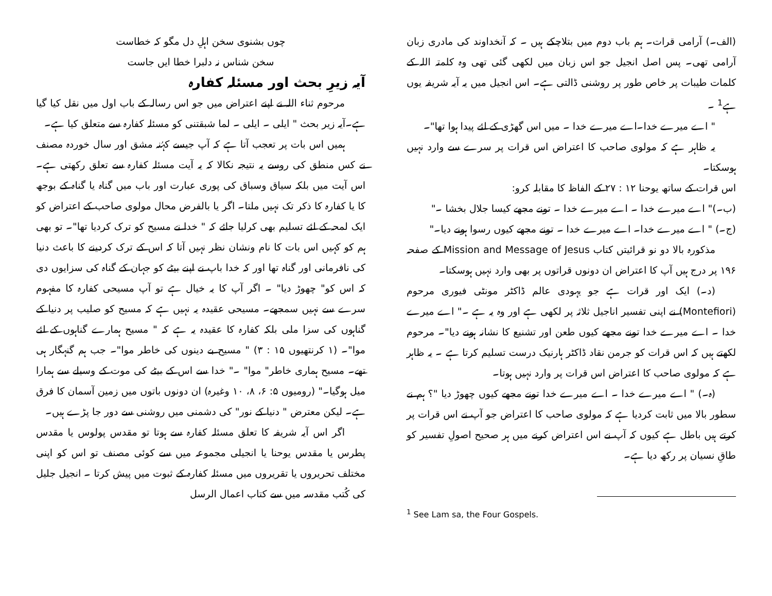(الف۔) آرامی قرات۔ ہم باب دوم میں بتلاچکے ہیں ۔ کہ آنخداوند کی مادری زبان آرامی تھی۔ پس اصل انجیل جو اس زبان میں لکھی گئی تھی وہ کلمتہ اللہ کے کلمات طیبات پر خاص طور پر روشنی ڈالتی ہے۔ اس انجیل میں یہ آیہ شریفہ یوں ہے<sup>1</sup> ۔
" اے میرے خدا۔اے میرے خدا ۔ میں اس گھڑی کے لئے پیدا ہوا تھا"۔
یہ ظاہر ہے کہ مولوی صاحب کا اعتراض اس قرات پر سرے سے وارد نہیں ہوسکتا۔
اس قرات کے ساتھ یوحنا ۱۲ : ۲۷ کے الفاظ کا مقابلہ کرو:
(ب۔)" اے میرے خدا ۔ اے میرے خدا ۔ تونے مجھے کیسا جلال بخشا ۔"
(ج۔) " اے میرے خدا۔ اے میرے خدا ۔ تونے مجھے کیوں رسوا ہونے دیا۔"
مذکورہ بالا دو نو قرائیتں کتاب Mission and Message of Jesus کے صفحہ ۱۹۶ پر درج ہیں آپ کا اعتراض ان دونوں قراتوں پر بھی وارد نہیں ہوسکتا۔
(د۔) ایک اور قرات ہے جو یہودی عالم ڈاکٹر مونٹی فیوری مرحوم (Montefiori) نے اپنی تفسیر اناجیل ثلاثہ پر لکھی ہے اور وہ یہ ہے ۔" اے میرے خدا ۔ اے میرے خدا تونے مجھے کیوں طعن اور تشنیع کا نشانہ ہونے دیا"۔ مرحوم لکھتے ہیں کہ اس قرات کو جرمن نقاد ڈاکٹر ہارنیک درست تسلیم کرتا ہے ۔ یہ ظاہر ہے کہ مولوی صاحب کا اعتراض اس قرات پر وارد نہیں ہوتا۔
(ہ۔) " اے میرے خدا ۔ اے میرے خدا تونے مجھے کیوں چھوڑ دیا "؟ ہم نے سطور بالا میں ثابت کردیا ہے کہ مولوی صاحب کا اعتراض جو آپ نے اس قرات پر کرتے ہیں باطل ہے کیوں کہ آپ نے اس اعتراض کرنے میں ہر صحیح اصولِ تفسیر کو طاقِ نسیان پر رکھ دیا ہے۔
<sup>1</sup> See Lam sa, the Four Gospels.
چوں بشنوی سخن اہلِ دل مگو کہ خطاست
سخن شناس نہ دلبرا خطا ایں جاست
آیہ زیرِ بحث اور مسئلہ کفارہ
مرحوم ثناء اللہ نے اپنے اعتراض میں جو اس رسالہ کے باب اول میں نقل کیا گیا ہے۔آیہ زیر بحث " ایلی ۔ ایلی ۔ لما شبقتنی کو مسئلہ کفارہ سے متعلق کیا ہے۔
ہمیں اس بات پر تعجب آتا ہے کہ آپ جیسے کہُنہ مشق اور سال خوردہ مصنف نے کس منطق کی روسے یہ نتیجہ نکالا کہ یہ آیت مسئلہ کفارہ سے تعلق رکھتی ہے۔ اس آیت میں بلکہ سیاق وسباق کی پوری عبارت اور باب میں گناہ یا گناہ کے بوجھ کا یا کفارہ کا ذکر تک نہیں ملتا۔ اگر یا بالفرض محال مولوی صاحب کے اعتراض کو ایک لمحہ کے لئے تسلیم بھی کرلیا جائے کہ " خدا نے مسیح کو ترک کردیا تھا"۔ تو بھی ہم کو کہیں اس بات کا نام ونشان نظر نہیں آتا کہ اس کے ترک کردینے کا باعث دنیا کی نافرمانی اور گناہ تھا اور کہ خدا باپ نے اپنے بیٹے کو جہان کے گناہ کی سزایوں دی کہ اس کو" چھوڑ دیا" ۔ اگر آپ کا یہ خیال ہے تو آپ مسیحی کفارہ کا مفہوم سرے سے نہیں سمجھے۔ مسیحی عقیدہ یہ نہیں ہے کہ مسیح کو صلیب پر دنیا کے گناہوں کی سزا ملی بلکہ کفارہ کا عقیدہ یہ ہے کہ " مسیح ہمارے گناہوں کے لئے موا"۔ (۱ کرنتھیوں ۱۵ : ۳) " مسیح بے دینوں کی خاطر موا"۔ جب ہم گنہگار ہی تھے۔ مسیح ہماری خاطر" موا" ۔" خدا سے اس کے بیٹے کی موت کے وسیلے سے ہمارا میل ہوگیا۔" (رومیوں ۵: ۶، ۸، ۱۰ وغیرہ) ان دونوں باتوں میں زمین آسمان کا فرق ہے۔ لیکن معترض " دنیا کے نور" کی دشمنی میں روشنی سے دور جا پڑے ہیں۔
اگر اس آیہ شریفہ کا تعلق مسئلہ کفارہ سے ہوتا تو مقدس پولوس یا مقدس پطرس یا مقدس یوحنا یا انجیلی مجموعہ میں سے کوئی مصنف تو اس کو اپنی مختلف تحریروں یا تقریروں میں مسئلہ کفارہ کے ثبوت میں پیش کرتا ۔ انجیل جلیل کی کُتب مقدسہ میں سے کتاب اعمال الرسل